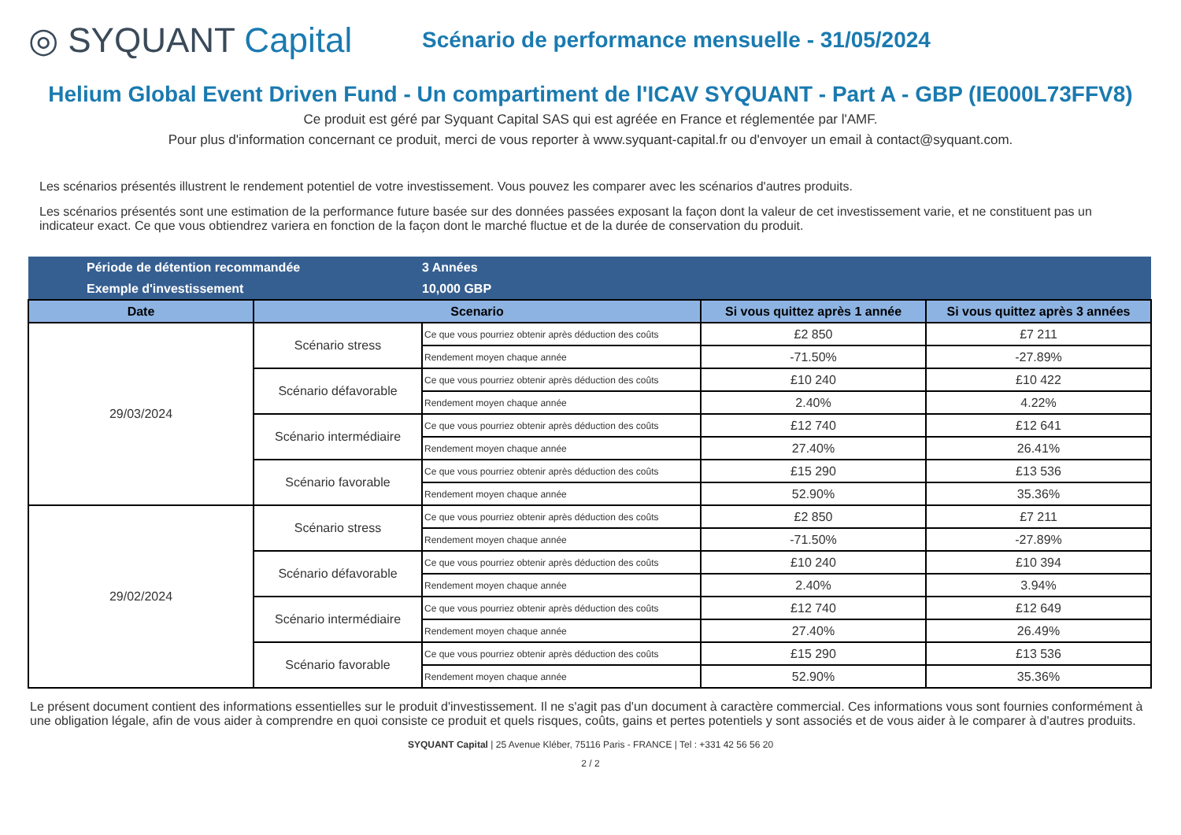◎ SYQUANT Capital
Scénario de performance mensuelle - 31/05/2024
Helium Global Event Driven Fund - Un compartiment de l'ICAV SYQUANT - Part A - GBP (IE000L73FFV8)
Ce produit est géré par Syquant Capital SAS qui est agréée en France et réglementée par l'AMF.
Pour plus d'information concernant ce produit, merci de vous reporter à www.syquant-capital.fr ou d'envoyer un email à contact@syquant.com.
Les scénarios présentés illustrent le rendement potentiel de votre investissement. Vous pouvez les comparer avec les scénarios d'autres produits.
Les scénarios présentés sont une estimation de la performance future basée sur des données passées exposant la façon dont la valeur de cet investissement varie, et ne constituent pas un indicateur exact. Ce que vous obtiendrez variera en fonction de la façon dont le marché fluctue et de la durée de conservation du produit.
| Période de détention recommandée | | 3 Années | | |
| Exemple d'investissement | | 10,000 GBP | | |
| Date | Scenario | | Si vous quittez après 1 année | Si vous quittez après 3 années |
| 29/03/2024 | Scénario stress | Ce que vous pourriez obtenir après déduction des coûts | £2 850 | £7 211 |
| | | Rendement moyen chaque année | -71.50% | -27.89% |
| | Scénario défavorable | Ce que vous pourriez obtenir après déduction des coûts | £10 240 | £10 422 |
| | | Rendement moyen chaque année | 2.40% | 4.22% |
| | Scénario intermédiaire | Ce que vous pourriez obtenir après déduction des coûts | £12 740 | £12 641 |
| | | Rendement moyen chaque année | 27.40% | 26.41% |
| | Scénario favorable | Ce que vous pourriez obtenir après déduction des coûts | £15 290 | £13 536 |
| | | Rendement moyen chaque année | 52.90% | 35.36% |
| 29/02/2024 | Scénario stress | Ce que vous pourriez obtenir après déduction des coûts | £2 850 | £7 211 |
| | | Rendement moyen chaque année | -71.50% | -27.89% |
| | Scénario défavorable | Ce que vous pourriez obtenir après déduction des coûts | £10 240 | £10 394 |
| | | Rendement moyen chaque année | 2.40% | 3.94% |
| | Scénario intermédiaire | Ce que vous pourriez obtenir après déduction des coûts | £12 740 | £12 649 |
| | | Rendement moyen chaque année | 27.40% | 26.49% |
| | Scénario favorable | Ce que vous pourriez obtenir après déduction des coûts | £15 290 | £13 536 |
| | | Rendement moyen chaque année | 52.90% | 35.36% |
Le présent document contient des informations essentielles sur le produit d'investissement. Il ne s'agit pas d'un document à caractère commercial. Ces informations vous sont fournies conformément à une obligation légale, afin de vous aider à comprendre en quoi consiste ce produit et quels risques, coûts, gains et pertes potentiels y sont associés et de vous aider à le comparer à d'autres produits.
SYQUANT Capital | 25 Avenue Kléber, 75116 Paris - FRANCE | Tel : +331 42 56 56 20
2 / 2